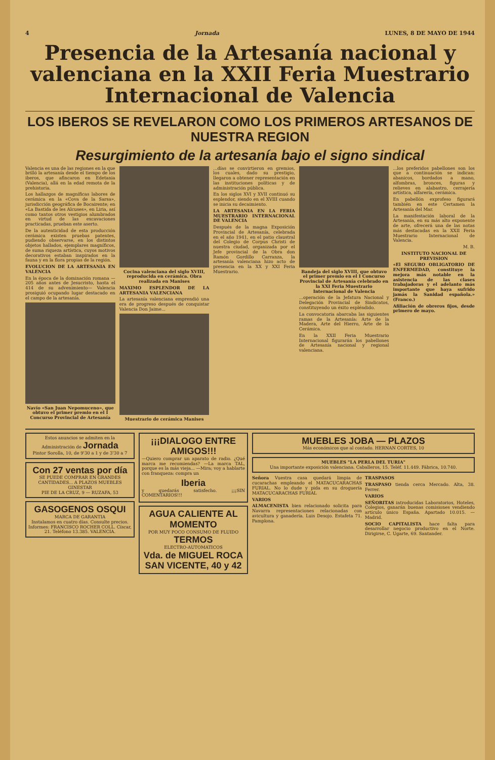4 Jornada LUNES, 8 DE MAYO DE 1944
Presencia de la Artesanía nacional y valenciana en la XXII Feria Muestrario Internacional de Valencia
LOS IBEROS SE REVELARON COMO LOS PRIMEROS ARTESANOS DE NUESTRA REGION
Resurgimiento de la artesanía bajo el signo sindical
Valencia es una de las regiones en la que brilló la artesanía desde el tiempo de los iberos, que afincaron en Edetania (Valencia), allá en la edad remota de la prehistoria.
Los hallazgos de magníficas labores de cerámica en la «Cova de la Sarsa», jurisdicción geográfica de Bocairente; en «La Bastida de les Alcuses», en Liria, así como tantos otros vestigios alumbrados en virtud de las excavaciones practicadas, prueban este aserto.
De la autenticidad de esta producción cerámica existen pruebas patentes, pudiendo observarse, en los distintos objetos hallados, ejemplares magníficos, de suma riqueza artística, cuyos motivos decorativos estaban inspirados en la fauna y en la flora propias de la región.
EVOLUCION DE LA ARTESANIA EN VALENCIA
En la época de la dominación romana —205 años antes de Jesucristo, hasta el 414 de su advenimiento— Valencia prosiguió ocupando lugar destacado en el campo de la artesanía.
Navío «San Juan Nepomuceno», que obtuvo el primer premio en el I Concurso Provincial de Artesanía
Cocina valenciana del siglo XVIII, reproducida en cerámica. Obra realizada en Manises
MAXIMO ESPLENDOR DE LA ARTESANIA VALENCIANA
La artesanía valenciana emprendió una era de progreso después de conquistar Valencia Don Jaime...
Muestrario de cerámica Manises
...días se convirtieron en gremios, los cuales, dado su prestigio, llegaron a obtener representación en las instituciones políticas y de administración pública.
En los siglos XVI y XVII continuó su esplendor, siendo en el XVIII cuando se inicia su decaimiento.
LA ARTESANIA EN LA FERIA MUESTRARIO INTERNACIONAL DE VALENCIA
Después de la magna Exposición Provincial de Artesanía, celebrada en el año 1941, en el patio claustral del Colegio de Corpus Christi de nuestra ciudad, organizada por el Jefe provincial de la Obra don Ramón Gordillo Carranza, la artesanía valenciana hizo acto de presencia en la XX y XXI Feria Muestrario.
Bandeja del siglo XVIII, que obtuvo el primer premio en el I Concurso Provincial de Artesanía celebrado en la XXI Feria Muestrario Internacional de Valencia
...operación de la Jefatura Nacional y Delegación Provincial de Sindicatos, constituyendo un éxito espléndido.
La convocatoria abarcaba las siguientes ramas de la Artesanía: Arte de la Madera, Arte del Hierro, Arte de la Cerámica.
En la XXII Feria Muestrario Internacional figurarán los pabellones de Artesanía nacional y regional valenciana.
...los preferidos pabellones son los que a continuación se indican: abanicos, bordados a mano, alfombras, bronces, figuras y relieves en alabastro, cerrajería artística, alfarería, cerámica.
En pabellón exprofeso figurará también en este Certamen la Artesanía del Mar.
La manifestación laboral de la Artesanía, en su más alto exponente de arte, ofrecerá una de las notas más destacadas en la XXII Feria Muestrario Internacional de Valencia.
M. B.
INSTITUTO NACIONAL DE PREVISION
«El SEGURO OBLIGATORIO DE ENFERMEDAD, constituye la mejora más notable en la asistencia de las clases trabajadoras y el adelanto más importante que haya sufrido jamás la Sanidad española.» (Franco.)
Afiliación de obreros fijos, desde primero de mayo.
Estos anuncios se admiten en la Administración de Jornada
Pintor Sorolla, 10, de 9'30 a 1 y de 3'30 a 7
Con 27 ventas por día
SE PUEDE COMPRAR EN GRANDES CANTIDADES... A PLAZOS MUEBLES GINESTAR
PIE DE LA CRUZ, 9 — RUZAFA, 53
GASOGENOS OSQUI
MARCA DE GARANTIA
Instalamos en cuatro días. Consulte precios. Informes: FRANCISCO ROCHER COLL. Císcar, 21. Teléfono 13.385. VALENCIA.
¡¡¡DIALOGO ENTRE AMIGOS!!!
—Quiero comprar un aparato de radio. ¿Qué marca me recomiendas? —La marca TAL, porque es la más vieja... —Mira; voy a hablarte con franqueza: compra un
Iberia
y quedarás satisfecho. ¡¡¡SIN COMENTARIOS!!!
AGUA CALIENTE AL MOMENTO
POR MUY POCO CONSUMO DE FLUIDO
TERMOS
ELECTRO-AUTOMATICOS
Vda. de MIGUEL ROCA SAN VICENTE, 40 y 42
MUEBLES JOBA — PLAZOS
Más económicos que al contado. HERNAN CORTES, 10
MUEBLES "LA PERLA DEL TURIA"
Una importante exposición valenciana. Caballeros, 15. Teléf. 11.449. Fábrica, 10.740.
Señora Vuestra casa quedará limpia de cucarachas empleando el MATACUCARACHAS FURIAL. No lo dude y pida en su droguería MATACUCARACHAS FURIAL
VARIOS
ALMACENISTA bien relacionado solicita para Navarra representaciones relacionadas con avicultura y ganadería. Luis Desojo. Estafeta 71. Pamplona.
TRASPASOS
TRASPASO tienda cerca Mercado. Alta, 38. Ferrer.
VARIOS
SEÑORITAS introducidas Laboratorios, Hoteles, Colegios, ganarán buenas comisiones vendiendo artículo único España. Apartado 10.015. — Madrid.
SOCIO CAPITALISTA hace falta para desarrollar negocio productivo en el Norte. Dirigirse, C. Ugarte, 69. Santander.